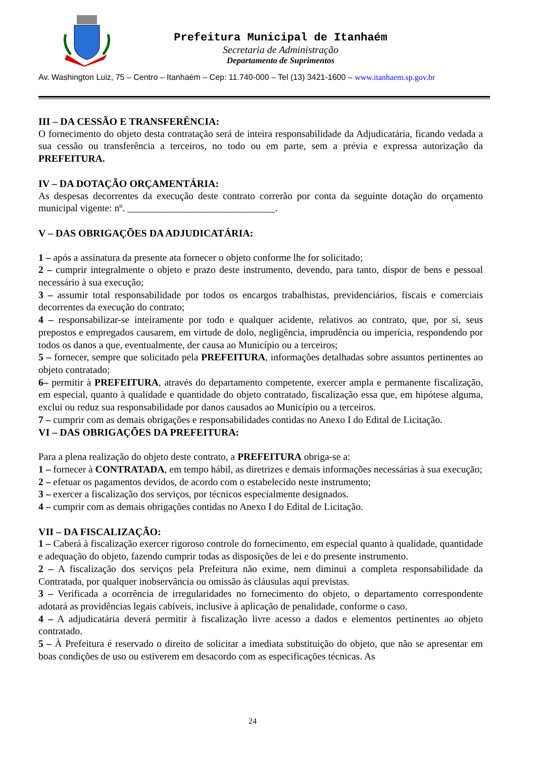Prefeitura Municipal de Itanhaém
Secretaria de Administração
Departamento de Suprimentos
Av. Washington Luiz, 75 – Centro – Itanhaém – Cep: 11.740-000 – Tel (13) 3421-1600 – www.itanhaem.sp.gov.br
III – DA CESSÃO E TRANSFERÊNCIA:
O fornecimento do objeto desta contratação será de inteira responsabilidade da Adjudicatária, ficando vedada a sua cessão ou transferência a terceiros, no todo ou em parte, sem a prévia e expressa autorização da PREFEITURA.
IV – DA DOTAÇÃO ORÇAMENTÁRIA:
As despesas decorrentes da execução deste contrato correrão por conta da seguinte dotação do orçamento municipal vigente: nº. ______________________________.
V – DAS OBRIGAÇÕES DA ADJUDICATÁRIA:
1 – após a assinatura da presente ata fornecer o objeto conforme lhe for solicitado;
2 – cumprir integralmente o objeto e prazo deste instrumento, devendo, para tanto, dispor de bens e pessoal necessário à sua execução;
3 – assumir total responsabilidade por todos os encargos trabalhistas, previdenciários, fiscais e comerciais decorrentes da execução do contrato;
4 – responsabilizar-se inteiramente por todo e qualquer acidente, relativos ao contrato, que, por si, seus prepostos e empregados causarem, em virtude de dolo, negligência, imprudência ou imperícia, respondendo por todos os danos a que, eventualmente, der causa ao Município ou a terceiros;
5 – fornecer, sempre que solicitado pela PREFEITURA, informações detalhadas sobre assuntos pertinentes ao objeto contratado;
6– permitir à PREFEITURA, através do departamento competente, exercer ampla e permanente fiscalização, em especial, quanto à qualidade e quantidade do objeto contratado, fiscalização essa que, em hipótese alguma, exclui ou reduz sua responsabilidade por danos causados ao Município ou a terceiros.
7 – cumprir com as demais obrigações e responsabilidades contidas no Anexo I do Edital de Licitação.
VI – DAS OBRIGAÇÕES DA PREFEITURA:
Para a plena realização do objeto deste contrato, a PREFEITURA obriga-se a:
1 – fornecer à CONTRATADA, em tempo hábil, as diretrizes e demais informações necessárias à sua execução;
2 – efetuar os pagamentos devidos, de acordo com o estabelecido neste instrumento;
3 – exercer a fiscalização dos serviços, por técnicos especialmente designados.
4 – cumprir com as demais obrigações contidas no Anexo I do Edital de Licitação.
VII – DA FISCALIZAÇÃO:
1 – Caberá à fiscalização exercer rigoroso controle do fornecimento, em especial quanto à qualidade, quantidade e adequação do objeto, fazendo cumprir todas as disposições de lei e do presente instrumento.
2 – A fiscalização dos serviços pela Prefeitura não exime, nem diminui a completa responsabilidade da Contratada, por qualquer inobservância ou omissão às cláusulas aqui previstas.
3 – Verificada a ocorrência de irregularidades no fornecimento do objeto, o departamento correspondente adotará as providências legais cabíveis, inclusive à aplicação de penalidade, conforme o caso.
4 – A adjudicatária deverá permitir à fiscalização livre acesso a dados e elementos pertinentes ao objeto contratado.
5 – À Prefeitura é reservado o direito de solicitar a imediata substituição do objeto, que não se apresentar em boas condições de uso ou estiverem em desacordo com as especificações técnicas. As
24